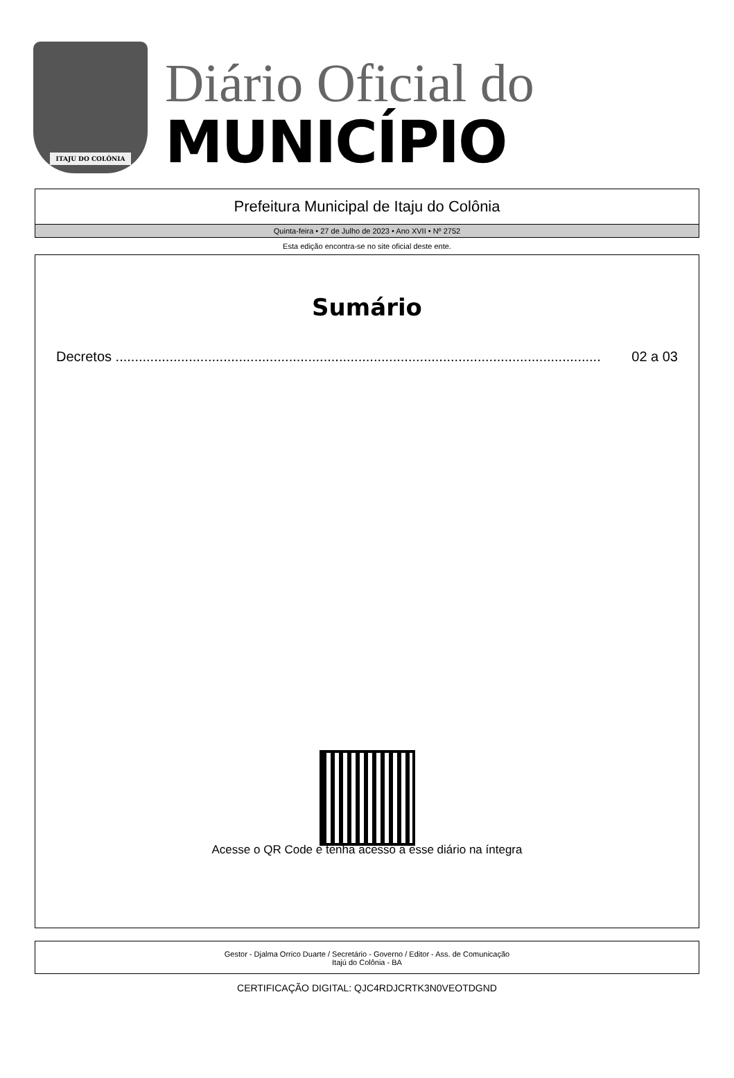ITAJU DO COLÔNIA
Diário Oficial do
MUNICÍPIO
Prefeitura Municipal de Itaju do Colônia
Quinta-feira • 27 de Julho de 2023 • Ano XVII • Nº 2752
Esta edição encontra-se no site oficial deste ente.
Sumário
Decretos .............................................................................................................................. 02 a 03
Acesse o QR Code e tenha acesso a esse diário na íntegra
Gestor - Djalma Orrico Duarte / Secretário - Governo / Editor - Ass. de Comunicação
Itajú do Colônia - BA
CERTIFICAÇÃO DIGITAL: QJC4RDJCRTK3N0VEOTDGND